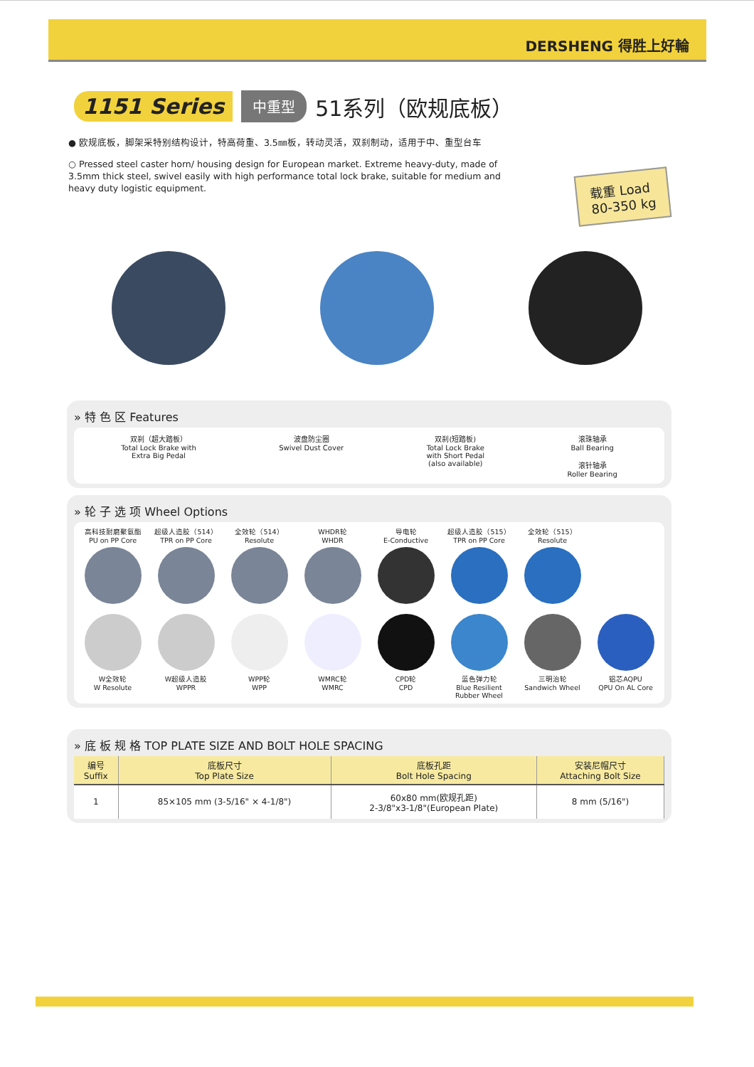DERSHENG 得胜上好輪
1151 Series 中重型 51系列（欧规底板）
● 欧规底板，脚架采特别结构设计，特高荷重、3.5㎜板，转动灵活，双刹制动，适用于中、重型台车
○ Pressed steel caster horn/ housing design for European market. Extreme heavy-duty, made of 3.5mm thick steel, swivel easily with high performance total lock brake, suitable for medium and heavy duty logistic equipment.
载重 Load
80-350 kg
» 特 色 区 Features
双刹（超大踏板）
Total Lock Brake with
Extra Big Pedal
波盘防尘圈
Swivel Dust Cover
双刹(短踏板)
Total Lock Brake
with Short Pedal
(also available)
滚珠轴承
Ball Bearing
滚针轴承
Roller Bearing
» 轮 子 选 项 Wheel Options
高科技耐磨聚氨酯
PU on PP Core
超级人造胶（514）
TPR on PP Core
全效轮（514）
Resolute
WHDR轮
WHDR
导电轮
E-Conductive
超级人造胶（515）
TPR on PP Core
全效轮（515）
Resolute
W全效轮
W Resolute
W超级人造胶
WPPR
WPP轮
WPP
WMRC轮
WMRC
CPD轮
CPD
蓝色弹力轮
Blue Resilient Rubber Wheel
三明治轮
Sandwich Wheel
铝芯AQPU
QPU On AL Core
» 底 板 规 格 TOP PLATE SIZE AND BOLT HOLE SPACING
| 编号 Suffix | 底板尺寸 Top Plate Size | 底板孔距 Bolt Hole Spacing | 安装尼帽尺寸 Attaching Bolt Size |
| --- | --- | --- | --- |
| 1 | 85×105 mm (3-5/16" × 4-1/8") | 60x80 mm(欧规孔距) 2-3/8"x3-1/8"(European Plate) | 8 mm (5/16") |